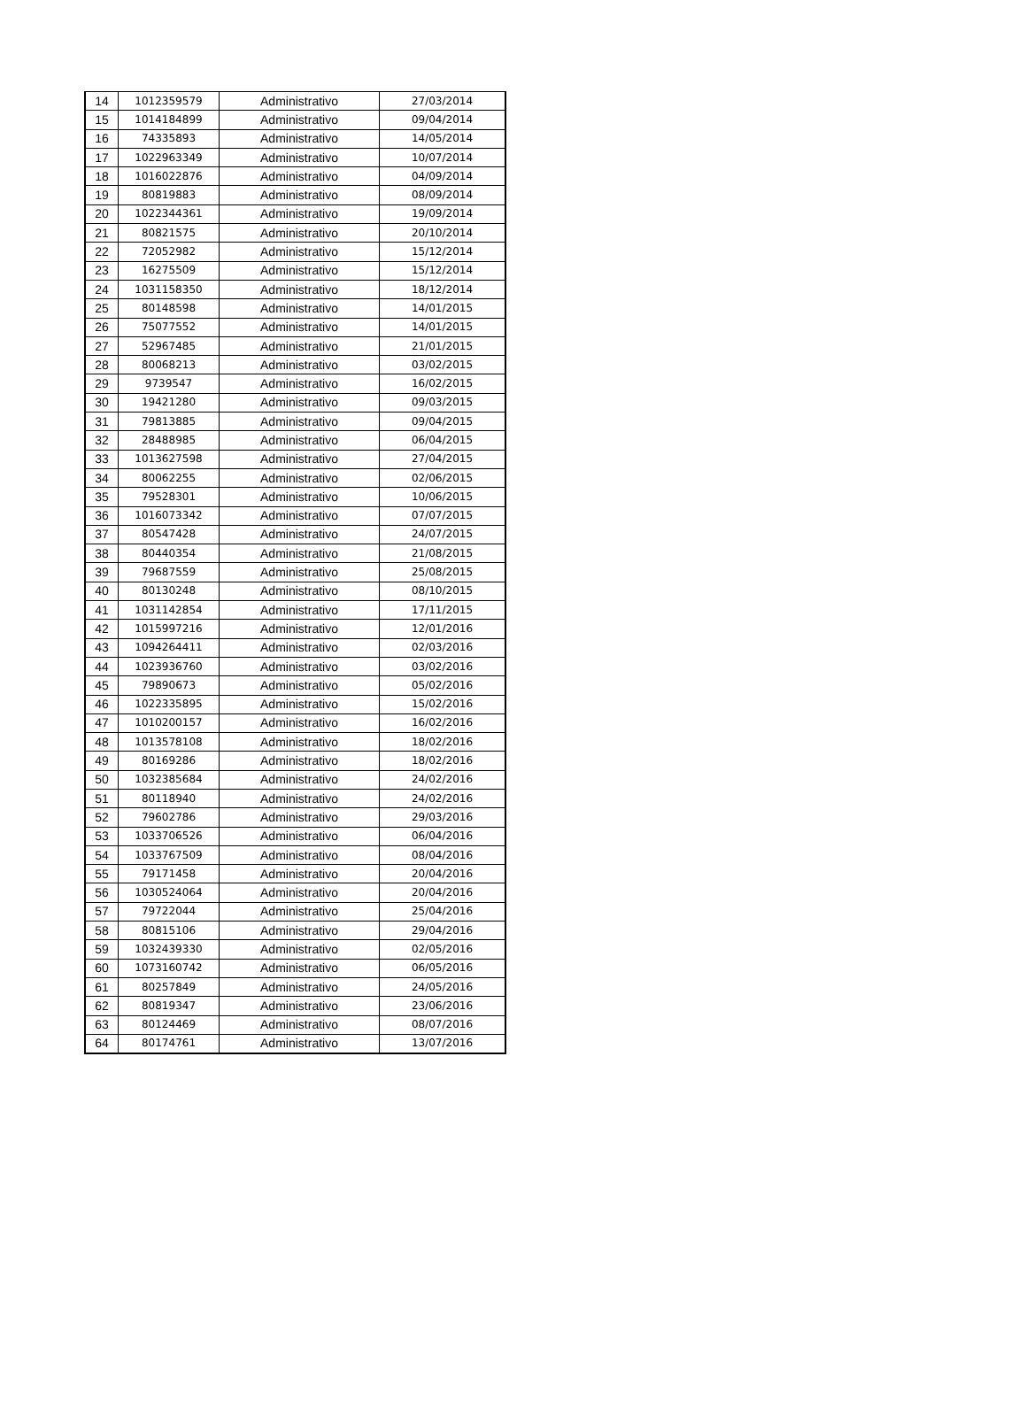| 14 | 1012359579 | Administrativo | 27/03/2014 |
| 15 | 1014184899 | Administrativo | 09/04/2014 |
| 16 | 74335893 | Administrativo | 14/05/2014 |
| 17 | 1022963349 | Administrativo | 10/07/2014 |
| 18 | 1016022876 | Administrativo | 04/09/2014 |
| 19 | 80819883 | Administrativo | 08/09/2014 |
| 20 | 1022344361 | Administrativo | 19/09/2014 |
| 21 | 80821575 | Administrativo | 20/10/2014 |
| 22 | 72052982 | Administrativo | 15/12/2014 |
| 23 | 16275509 | Administrativo | 15/12/2014 |
| 24 | 1031158350 | Administrativo | 18/12/2014 |
| 25 | 80148598 | Administrativo | 14/01/2015 |
| 26 | 75077552 | Administrativo | 14/01/2015 |
| 27 | 52967485 | Administrativo | 21/01/2015 |
| 28 | 80068213 | Administrativo | 03/02/2015 |
| 29 | 9739547 | Administrativo | 16/02/2015 |
| 30 | 19421280 | Administrativo | 09/03/2015 |
| 31 | 79813885 | Administrativo | 09/04/2015 |
| 32 | 28488985 | Administrativo | 06/04/2015 |
| 33 | 1013627598 | Administrativo | 27/04/2015 |
| 34 | 80062255 | Administrativo | 02/06/2015 |
| 35 | 79528301 | Administrativo | 10/06/2015 |
| 36 | 1016073342 | Administrativo | 07/07/2015 |
| 37 | 80547428 | Administrativo | 24/07/2015 |
| 38 | 80440354 | Administrativo | 21/08/2015 |
| 39 | 79687559 | Administrativo | 25/08/2015 |
| 40 | 80130248 | Administrativo | 08/10/2015 |
| 41 | 1031142854 | Administrativo | 17/11/2015 |
| 42 | 1015997216 | Administrativo | 12/01/2016 |
| 43 | 1094264411 | Administrativo | 02/03/2016 |
| 44 | 1023936760 | Administrativo | 03/02/2016 |
| 45 | 79890673 | Administrativo | 05/02/2016 |
| 46 | 1022335895 | Administrativo | 15/02/2016 |
| 47 | 1010200157 | Administrativo | 16/02/2016 |
| 48 | 1013578108 | Administrativo | 18/02/2016 |
| 49 | 80169286 | Administrativo | 18/02/2016 |
| 50 | 1032385684 | Administrativo | 24/02/2016 |
| 51 | 80118940 | Administrativo | 24/02/2016 |
| 52 | 79602786 | Administrativo | 29/03/2016 |
| 53 | 1033706526 | Administrativo | 06/04/2016 |
| 54 | 1033767509 | Administrativo | 08/04/2016 |
| 55 | 79171458 | Administrativo | 20/04/2016 |
| 56 | 1030524064 | Administrativo | 20/04/2016 |
| 57 | 79722044 | Administrativo | 25/04/2016 |
| 58 | 80815106 | Administrativo | 29/04/2016 |
| 59 | 1032439330 | Administrativo | 02/05/2016 |
| 60 | 1073160742 | Administrativo | 06/05/2016 |
| 61 | 80257849 | Administrativo | 24/05/2016 |
| 62 | 80819347 | Administrativo | 23/06/2016 |
| 63 | 80124469 | Administrativo | 08/07/2016 |
| 64 | 80174761 | Administrativo | 13/07/2016 |